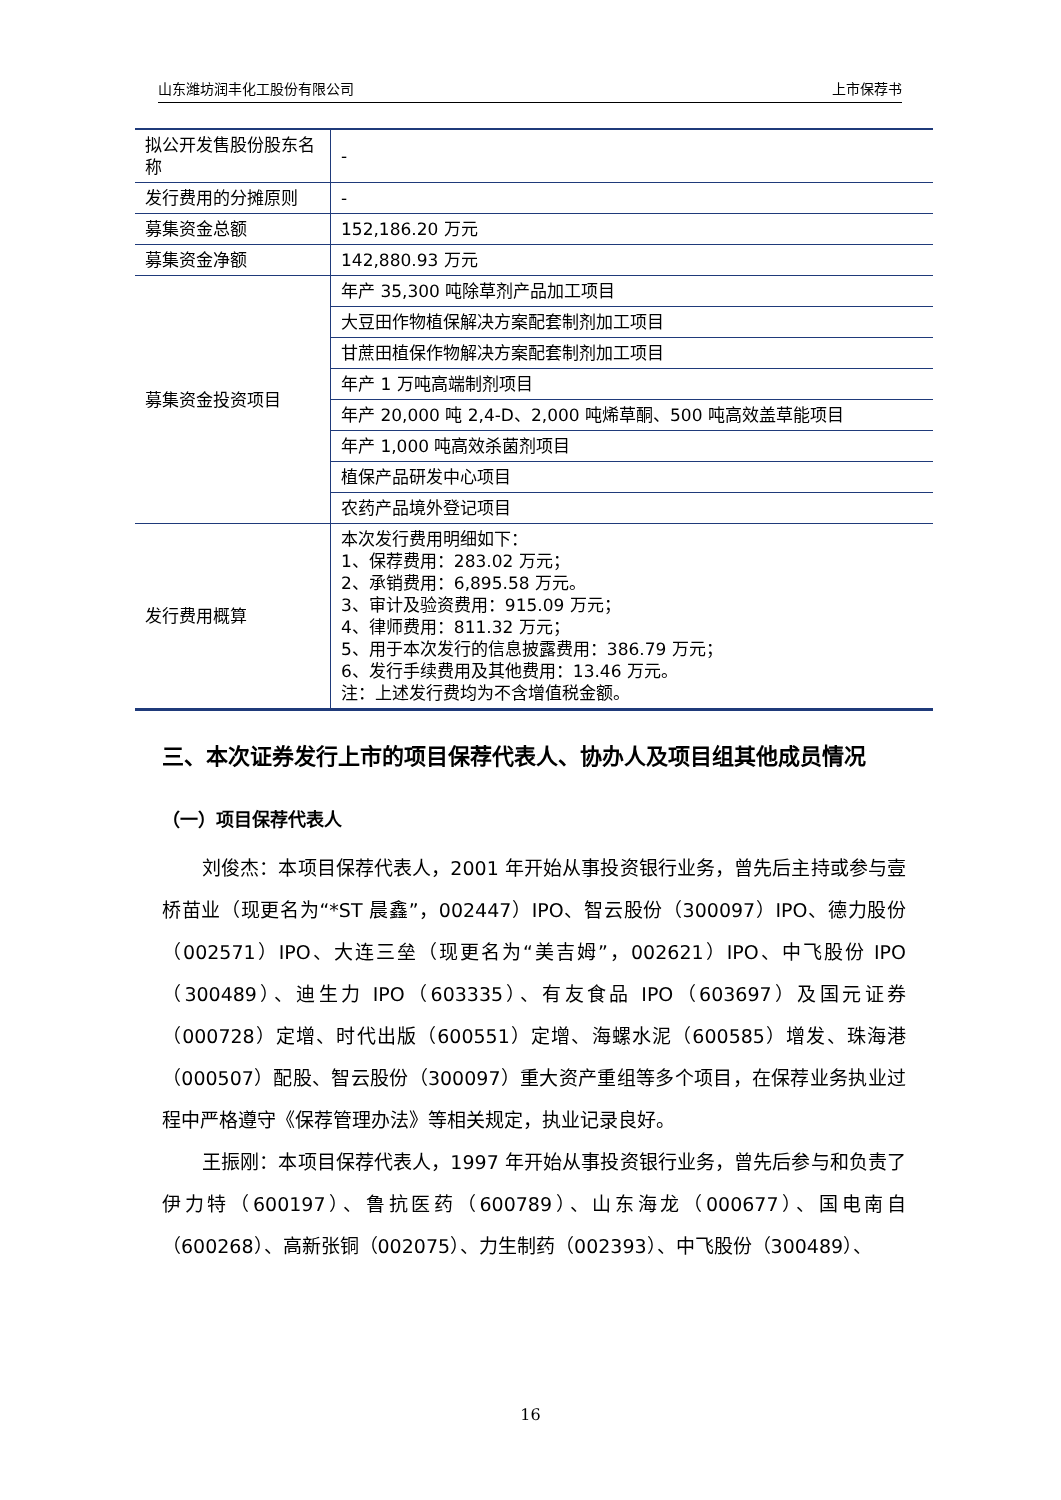山东潍坊润丰化工股份有限公司 上市保荐书
| 拟公开发售股份股东名称 | - |
| 发行费用的分摊原则 | - |
| 募集资金总额 | 152,186.20 万元 |
| 募集资金净额 | 142,880.93 万元 |
| 募集资金投资项目 | 年产 35,300 吨除草剂产品加工项目 |
| | 大豆田作物植保解决方案配套制剂加工项目 |
| | 甘蔗田植保作物解决方案配套制剂加工项目 |
| | 年产 1 万吨高端制剂项目 |
| | 年产 20,000 吨 2,4-D、2,000 吨烯草酮、500 吨高效盖草能项目 |
| | 年产 1,000 吨高效杀菌剂项目 |
| | 植保产品研发中心项目 |
| | 农药产品境外登记项目 |
| 发行费用概算 | 本次发行费用明细如下： 1、保荐费用：283.02 万元； 2、承销费用：6,895.58 万元。 3、审计及验资费用：915.09 万元； 4、律师费用：811.32 万元； 5、用于本次发行的信息披露费用：386.79 万元； 6、发行手续费用及其他费用：13.46 万元。 注：上述发行费均为不含增值税金额。 |
三、本次证券发行上市的项目保荐代表人、协办人及项目组其他成员情况
（一）项目保荐代表人
刘俊杰：本项目保荐代表人，2001 年开始从事投资银行业务，曾先后主持或参与壹桥苗业（现更名为“*ST 晨鑫”，002447）IPO、智云股份（300097）IPO、德力股份（002571）IPO、大连三垒（现更名为“美吉姆”，002621）IPO、中飞股份 IPO（300489）、迪生力 IPO（603335）、有友食品 IPO（603697）及国元证券（000728）定增、时代出版（600551）定增、海螺水泥（600585）增发、珠海港（000507）配股、智云股份（300097）重大资产重组等多个项目，在保荐业务执业过程中严格遵守《保荐管理办法》等相关规定，执业记录良好。
王振刚：本项目保荐代表人，1997 年开始从事投资银行业务，曾先后参与和负责了伊力特（600197）、鲁抗医药（600789）、山东海龙（000677）、国电南自（600268）、高新张铜（002075）、力生制药（002393）、中飞股份（300489）、
16